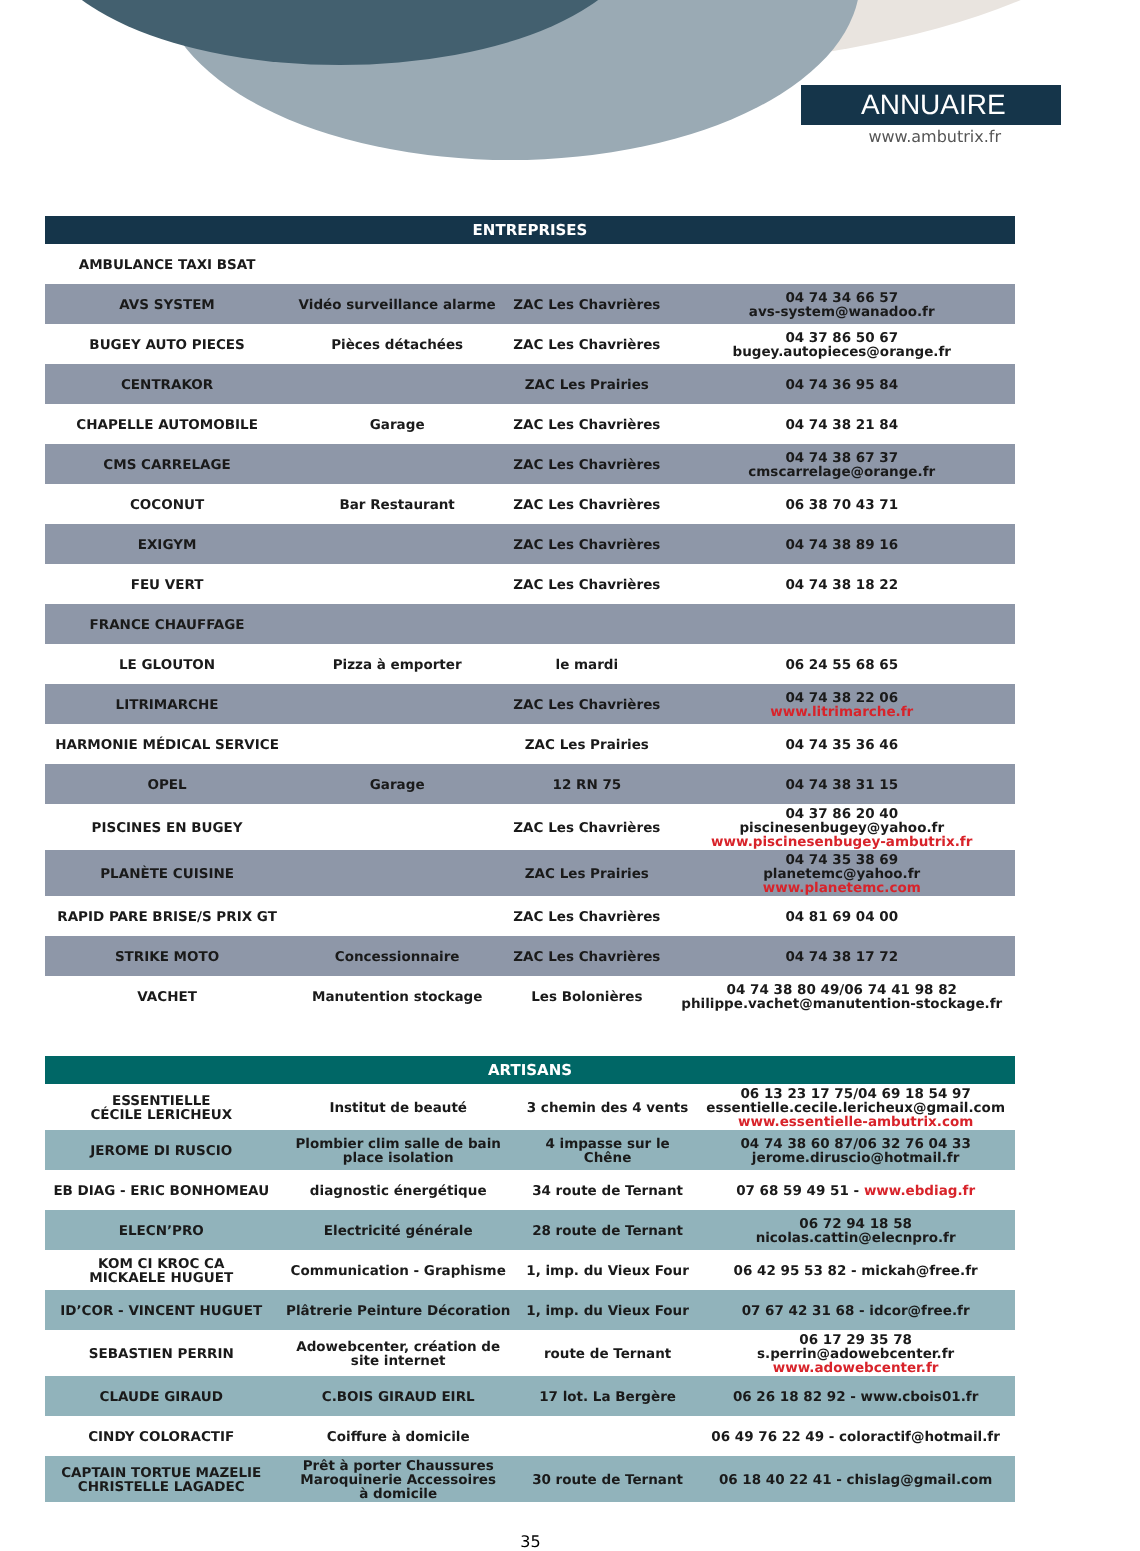ANNUAIRE
www.ambutrix.fr
| ENTREPRISES | | | |
| --- | --- | --- | --- |
| AMBULANCE TAXI BSAT | | | |
| AVS SYSTEM | Vidéo surveillance alarme | ZAC Les Chavrières | 04 74 34 66 57 avs-system@wanadoo.fr |
| BUGEY AUTO PIECES | Pièces détachées | ZAC Les Chavrières | 04 37 86 50 67 bugey.autopieces@orange.fr |
| CENTRAKOR | | ZAC Les Prairies | 04 74 36 95 84 |
| CHAPELLE AUTOMOBILE | Garage | ZAC Les Chavrières | 04 74 38 21 84 |
| CMS CARRELAGE | | ZAC Les Chavrières | 04 74 38 67 37 cmscarrelage@orange.fr |
| COCONUT | Bar Restaurant | ZAC Les Chavrières | 06 38 70 43 71 |
| EXIGYM | | ZAC Les Chavrières | 04 74 38 89 16 |
| FEU VERT | | ZAC Les Chavrières | 04 74 38 18 22 |
| FRANCE CHAUFFAGE | | | |
| LE GLOUTON | Pizza à emporter | le mardi | 06 24 55 68 65 |
| LITRIMARCHE | | ZAC Les Chavrières | 04 74 38 22 06 www.litrimarche.fr |
| HARMONIE MÉDICAL SERVICE | | ZAC Les Prairies | 04 74 35 36 46 |
| OPEL | Garage | 12 RN 75 | 04 74 38 31 15 |
| PISCINES EN BUGEY | | ZAC Les Chavrières | 04 37 86 20 40 piscinesenbugey@yahoo.fr www.piscinesenbugey-ambutrix.fr |
| PLANÈTE CUISINE | | ZAC Les Prairies | 04 74 35 38 69 planetemc@yahoo.fr www.planetemc.com |
| RAPID PARE BRISE/S PRIX GT | | ZAC Les Chavrières | 04 81 69 04 00 |
| STRIKE MOTO | Concessionnaire | ZAC Les Chavrières | 04 74 38 17 72 |
| VACHET | Manutention stockage | Les Bolonières | 04 74 38 80 49/06 74 41 98 82 philippe.vachet@manutention-stockage.fr |
| ARTISANS | | | |
| --- | --- | --- | --- |
| ESSENTIELLE CÉCILE LERICHEUX | Institut de beauté | 3 chemin des 4 vents | 06 13 23 17 75/04 69 18 54 97 essentielle.cecile.lericheux@gmail.com www.essentielle-ambutrix.com |
| JEROME DI RUSCIO | Plombier clim salle de bain place isolation | 4 impasse sur le Chêne | 04 74 38 60 87/06 32 76 04 33 jerome.diruscio@hotmail.fr |
| EB DIAG - ERIC BONHOMEAU | diagnostic énergétique | 34 route de Ternant | 07 68 59 49 51 - www.ebdiag.fr |
| ELECN’PRO | Electricité générale | 28 route de Ternant | 06 72 94 18 58 nicolas.cattin@elecnpro.fr |
| KOM CI KROC CA MICKAELE HUGUET | Communication - Graphisme | 1, imp. du Vieux Four | 06 42 95 53 82 - mickah@free.fr |
| ID’COR - VINCENT HUGUET | Plâtrerie Peinture Décoration | 1, imp. du Vieux Four | 07 67 42 31 68 - idcor@free.fr |
| SEBASTIEN PERRIN | Adowebcenter, création de site internet | route de Ternant | 06 17 29 35 78 s.perrin@adowebcenter.fr www.adowebcenter.fr |
| CLAUDE GIRAUD | C.BOIS GIRAUD EIRL | 17 lot. La Bergère | 06 26 18 82 92 - www.cbois01.fr |
| CINDY COLORACTIF | Coiffure à domicile | | 06 49 76 22 49 - coloractif@hotmail.fr |
| CAPTAIN TORTUE MAZELIE CHRISTELLE LAGADEC | Prêt à porter Chaussures Maroquinerie Accessoires à domicile | 30 route de Ternant | 06 18 40 22 41 - chislag@gmail.com |
35